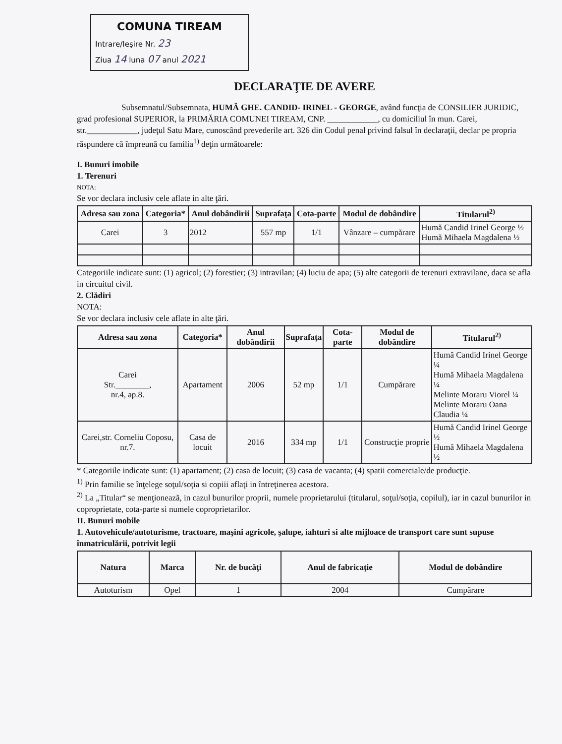COMUNA TIREAM
Intrare/Ieşire Nr. 23
Ziua 14 luna 07 anul 2021
DECLARAŢIE DE AVERE
Subsemnatul/Subsemnata, HUMĂ GHE. CANDID- IRINEL - GEORGE, având funcţia de CONSILIER JURIDIC, grad profesional SUPERIOR, la PRIMĂRIA COMUNEI TIREAM, CNP. ____________, cu domiciliul în mun. Carei, str.____________, judeţul Satu Mare, cunoscând prevederile art. 326 din Codul penal privind falsul în declaraţii, declar pe propria răspundere că împreună cu familia<sup>1)</sup> deţin următoarele:
I. Bunuri imobile
1. Terenuri
NOTA:
Se vor declara inclusiv cele aflate in alte ţări.
| Adresa sau zona | Categoria* | Anul dobândirii | Suprafaţa | Cota-parte | Modul de dobândire | Titularul<sup>2)</sup> |
| --- | --- | --- | --- | --- | --- | --- |
| Carei | 3 | 2012 | 557 mp | 1/1 | Vânzare – cumpărare | Humă Candid Irinel George ½ Humă Mihaela Magdalena ½ |
Categoriile indicate sunt: (1) agricol; (2) forestier; (3) intravilan; (4) luciu de apa; (5) alte categorii de terenuri extravilane, daca se afla in circuitul civil.
2. Clădiri
NOTA:
Se vor declara inclusiv cele aflate in alte ţări.
| Adresa sau zona | Categoria* | Anul dobândirii | Suprafaţa | Cota-parte | Modul de dobândire | Titularul<sup>2)</sup> |
| --- | --- | --- | --- | --- | --- | --- |
| Carei Str.________, nr.4, ap.8. | Apartament | 2006 | 52 mp | 1/1 | Cumpărare | Humă Candid Irinel George ¼ Humă Mihaela Magdalena ¼ Melinte Moraru Viorel ¼ Melinte Moraru Oana Claudia ¼ |
| Carei,str. Corneliu Coposu, nr.7. | Casa de locuit | 2016 | 334 mp | 1/1 | Construcţie proprie | Humă Candid Irinel George ½ Humă Mihaela Magdalena ½ |
* Categoriile indicate sunt: (1) apartament; (2) casa de locuit; (3) casa de vacanta; (4) spatii comerciale/de producţie.
<sup>1)</sup> Prin familie se înţelege soţul/soţia si copiii aflaţi in întreţinerea acestora.
<sup>2)</sup> La „Titular“ se menţionează, in cazul bunurilor proprii, numele proprietarului (titularul, soţul/soţia, copilul), iar in cazul bunurilor in coproprietate, cota-parte si numele coproprietarilor.
II. Bunuri mobile
1. Autovehicule/autoturisme, tractoare, maşini agricole, şalupe, iahturi si alte mijloace de transport care sunt supuse înmatriculării, potrivit legii
| Natura | Marca | Nr. de bucăţi | Anul de fabricaţie | Modul de dobândire |
| --- | --- | --- | --- | --- |
| Autoturism | Opel | 1 | 2004 | Cumpărare |